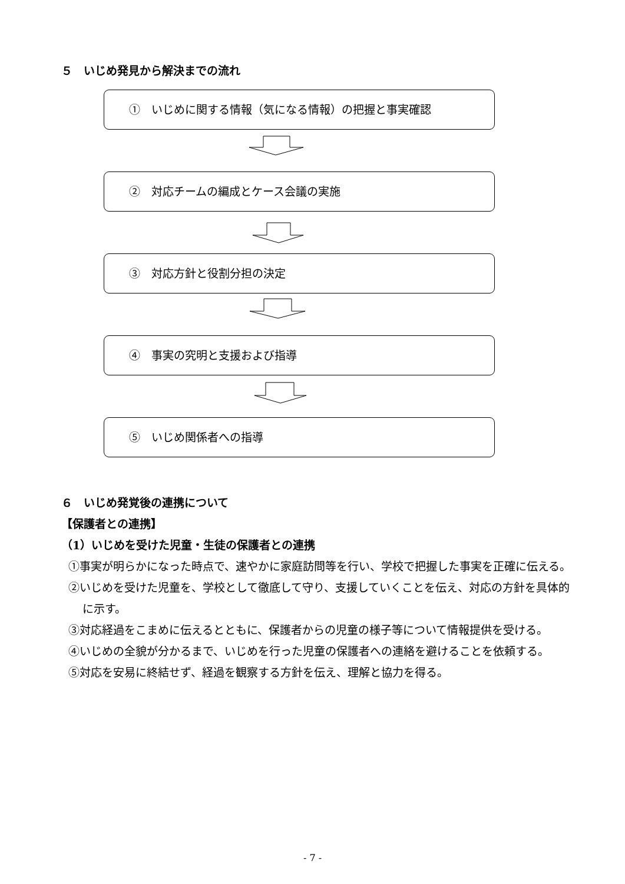５　いじめ発見から解決までの流れ
①　いじめに関する情報（気になる情報）の把握と事実確認
②　対応チームの編成とケース会議の実施
③　対応方針と役割分担の決定
④　事実の究明と支援および指導
⑤　いじめ関係者への指導
６　いじめ発覚後の連携について
【保護者との連携】
（1）いじめを受けた児童・生徒の保護者との連携
①事実が明らかになった時点で、速やかに家庭訪問等を行い、学校で把握した事実を正確に伝える。
②いじめを受けた児童を、学校として徹底して守り、支援していくことを伝え、対応の方針を具体的に示す。
③対応経過をこまめに伝えるとともに、保護者からの児童の様子等について情報提供を受ける。
④いじめの全貌が分かるまで、いじめを行った児童の保護者への連絡を避けることを依頼する。
⑤対応を安易に終結せず、経過を観察する方針を伝え、理解と協力を得る。
- 7 -